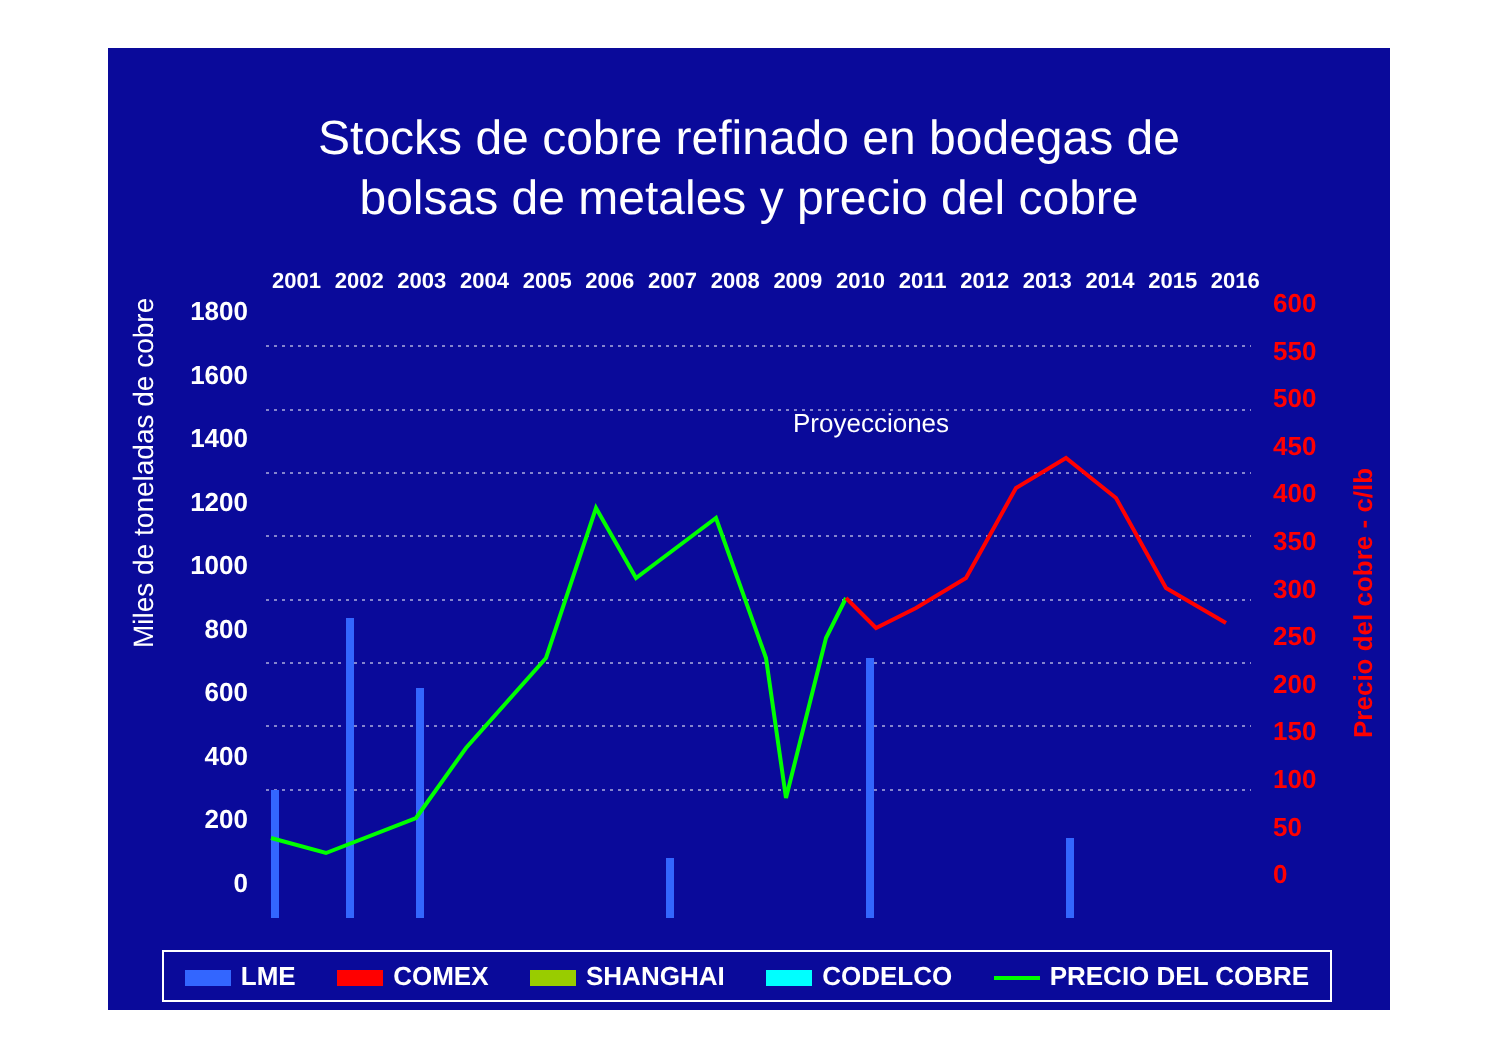Stocks de cobre refinado en bodegas de
bolsas de metales y precio del cobre
2001 2002 2003 2004 2005 2006 2007 2008 2009 2010 2011 2012 2013 2014 2015 2016
Miles de toneladas de cobre
Precio del cobre - c/lb
1800
1600
1400
1200
1000
800
600
400
200
0
600
550
500
450
400
350
300
250
200
150
100
50
0
Proyecciones
LME COMEX SHANGHAI CODELCO PRECIO DEL COBRE